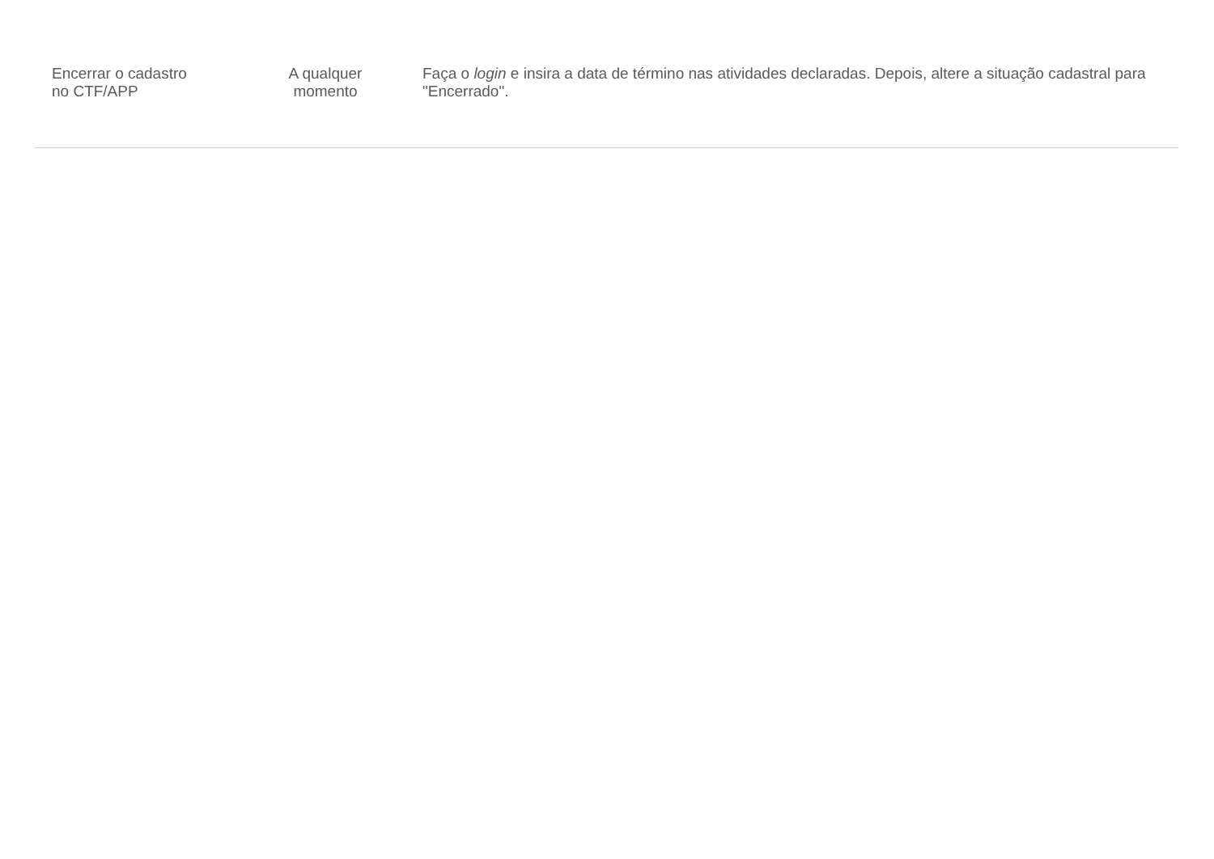| Encerrar o cadastro no CTF/APP | A qualquer momento | Faça o login e insira a data de término nas atividades declaradas. Depois, altere a situação cadastral para "Encerrado". |